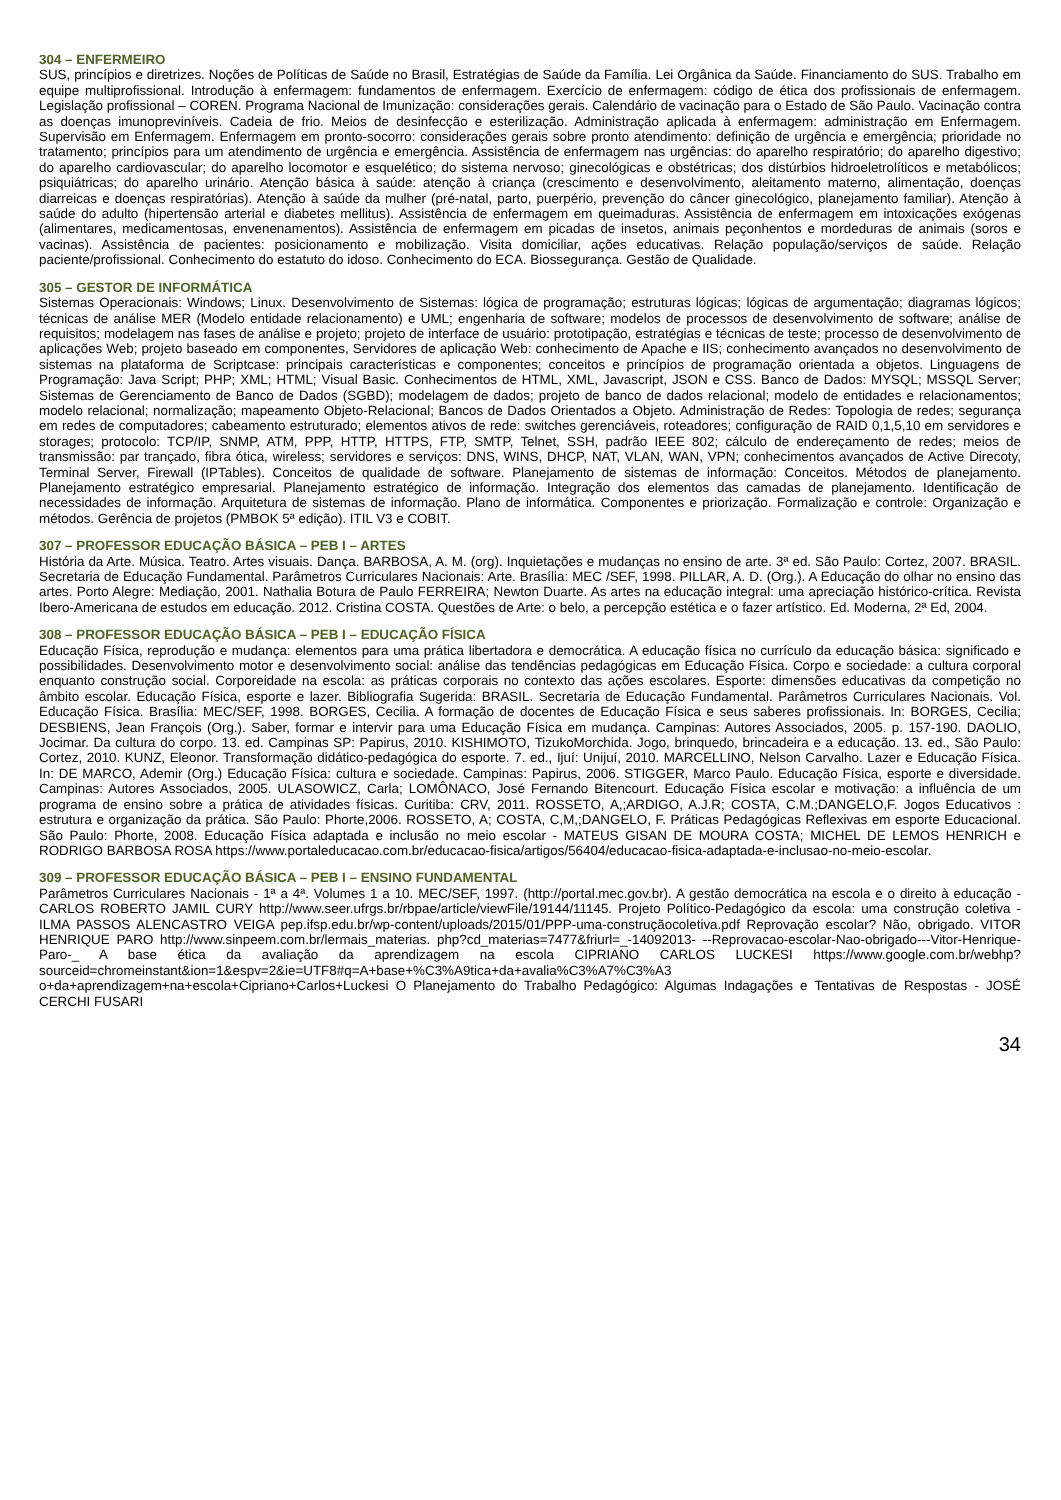304 – ENFERMEIRO
SUS, princípios e diretrizes. Noções de Políticas de Saúde no Brasil, Estratégias de Saúde da Família. Lei Orgânica da Saúde. Financiamento do SUS. Trabalho em equipe multiprofissional. Introdução à enfermagem: fundamentos de enfermagem. Exercício de enfermagem: código de ética dos profissionais de enfermagem. Legislação profissional – COREN. Programa Nacional de Imunização: considerações gerais. Calendário de vacinação para o Estado de São Paulo. Vacinação contra as doenças imunopreviníveis. Cadeia de frio. Meios de desinfecção e esterilização. Administração aplicada à enfermagem: administração em Enfermagem. Supervisão em Enfermagem. Enfermagem em pronto-socorro: considerações gerais sobre pronto atendimento: definição de urgência e emergência; prioridade no tratamento; princípios para um atendimento de urgência e emergência. Assistência de enfermagem nas urgências: do aparelho respiratório; do aparelho digestivo; do aparelho cardiovascular; do aparelho locomotor e esquelético; do sistema nervoso; ginecológicas e obstétricas; dos distúrbios hidroeletrolíticos e metabólicos; psiquiátricas; do aparelho urinário. Atenção básica à saúde: atenção à criança (crescimento e desenvolvimento, aleitamento materno, alimentação, doenças diarreicas e doenças respiratórias). Atenção à saúde da mulher (pré-natal, parto, puerpério, prevenção do câncer ginecológico, planejamento familiar). Atenção à saúde do adulto (hipertensão arterial e diabetes mellitus). Assistência de enfermagem em queimaduras. Assistência de enfermagem em intoxicações exógenas (alimentares, medicamentosas, envenenamentos). Assistência de enfermagem em picadas de insetos, animais peçonhentos e mordeduras de animais (soros e vacinas). Assistência de pacientes: posicionamento e mobilização. Visita domiciliar, ações educativas. Relação população/serviços de saúde. Relação paciente/profissional. Conhecimento do estatuto do idoso. Conhecimento do ECA. Biossegurança. Gestão de Qualidade.
305 – GESTOR DE INFORMÁTICA
Sistemas Operacionais: Windows; Linux. Desenvolvimento de Sistemas: lógica de programação; estruturas lógicas; lógicas de argumentação; diagramas lógicos; técnicas de análise MER (Modelo entidade relacionamento) e UML; engenharia de software; modelos de processos de desenvolvimento de software; análise de requisitos; modelagem nas fases de análise e projeto; projeto de interface de usuário: prototipação, estratégias e técnicas de teste; processo de desenvolvimento de aplicações Web; projeto baseado em componentes, Servidores de aplicação Web: conhecimento de Apache e IIS; conhecimento avançados no desenvolvimento de sistemas na plataforma de Scriptcase: principais características e componentes; conceitos e princípios de programação orientada a objetos. Linguagens de Programação: Java Script; PHP; XML; HTML; Visual Basic. Conhecimentos de HTML, XML, Javascript, JSON e CSS. Banco de Dados: MYSQL; MSSQL Server; Sistemas de Gerenciamento de Banco de Dados (SGBD); modelagem de dados; projeto de banco de dados relacional; modelo de entidades e relacionamentos; modelo relacional; normalização; mapeamento Objeto-Relacional; Bancos de Dados Orientados a Objeto. Administração de Redes: Topologia de redes; segurança em redes de computadores; cabeamento estruturado; elementos ativos de rede: switches gerenciáveis, roteadores; configuração de RAID 0,1,5,10 em servidores e storages; protocolo: TCP/IP, SNMP, ATM, PPP, HTTP, HTTPS, FTP, SMTP, Telnet, SSH, padrão IEEE 802; cálculo de endereçamento de redes; meios de transmissão: par trançado, fibra ótica, wireless; servidores e serviços: DNS, WINS, DHCP, NAT, VLAN, WAN, VPN; conhecimentos avançados de Active Direcoty, Terminal Server, Firewall (IPTables). Conceitos de qualidade de software. Planejamento de sistemas de informação: Conceitos. Métodos de planejamento. Planejamento estratégico empresarial. Planejamento estratégico de informação. Integração dos elementos das camadas de planejamento. Identificação de necessidades de informação. Arquitetura de sistemas de informação. Plano de informática. Componentes e priorização. Formalização e controle: Organização e métodos. Gerência de projetos (PMBOK 5ª edição). ITIL V3 e COBIT.
307 – PROFESSOR EDUCAÇÃO BÁSICA – PEB I – ARTES
História da Arte. Música. Teatro. Artes visuais. Dança. BARBOSA, A. M. (org). Inquietações e mudanças no ensino de arte. 3ª ed. São Paulo: Cortez, 2007. BRASIL. Secretaria de Educação Fundamental. Parâmetros Curriculares Nacionais: Arte. Brasília: MEC /SEF, 1998. PILLAR, A. D. (Org.). A Educação do olhar no ensino das artes. Porto Alegre: Mediação, 2001. Nathalia Botura de Paulo FERREIRA; Newton Duarte. As artes na educação integral: uma apreciação histórico-crítica. Revista Ibero-Americana de estudos em educação. 2012. Cristina COSTA. Questões de Arte: o belo, a percepção estética e o fazer artístico. Ed. Moderna, 2ª Ed, 2004.
308 – PROFESSOR EDUCAÇÃO BÁSICA – PEB I – EDUCAÇÃO FÍSICA
Educação Física, reprodução e mudança: elementos para uma prática libertadora e democrática. A educação física no currículo da educação básica: significado e possibilidades. Desenvolvimento motor e desenvolvimento social: análise das tendências pedagógicas em Educação Física. Corpo e sociedade: a cultura corporal enquanto construção social. Corporeidade na escola: as práticas corporais no contexto das ações escolares. Esporte: dimensões educativas da competição no âmbito escolar. Educação Física, esporte e lazer. Bibliografia Sugerida: BRASIL. Secretaria de Educação Fundamental. Parâmetros Curriculares Nacionais. Vol. Educação Física. Brasília: MEC/SEF, 1998. BORGES, Cecilia. A formação de docentes de Educação Física e seus saberes profissionais. In: BORGES, Cecilia; DESBIENS, Jean François (Org.). Saber, formar e intervir para uma Educação Física em mudança. Campinas: Autores Associados, 2005. p. 157-190. DAOLIO, Jocimar. Da cultura do corpo. 13. ed. Campinas SP: Papirus, 2010. KISHIMOTO, TizukoMorchida. Jogo, brinquedo, brincadeira e a educação. 13. ed., São Paulo: Cortez, 2010. KUNZ, Eleonor. Transformação didático-pedagógica do esporte. 7. ed., Ijuí: Unijuí, 2010. MARCELLINO, Nelson Carvalho. Lazer e Educação Física. In: DE MARCO, Ademir (Org.) Educação Física: cultura e sociedade. Campinas: Papirus, 2006. STIGGER, Marco Paulo. Educação Física, esporte e diversidade. Campinas: Autores Associados, 2005. ULASOWICZ, Carla; LOMÔNACO, José Fernando Bitencourt. Educação Física escolar e motivação: a influência de um programa de ensino sobre a prática de atividades físicas. Curitiba: CRV, 2011. ROSSETO, A,;ARDIGO, A.J.R; COSTA, C.M.;DANGELO,F. Jogos Educativos : estrutura e organização da prática. São Paulo: Phorte,2006. ROSSETO, A; COSTA, C,M,;DANGELO, F. Práticas Pedagógicas Reflexivas em esporte Educacional. São Paulo: Phorte, 2008. Educação Física adaptada e inclusão no meio escolar - MATEUS GISAN DE MOURA COSTA; MICHEL DE LEMOS HENRICH e RODRIGO BARBOSA ROSA https://www.portaleducacao.com.br/educacao-fisica/artigos/56404/educacao-fisica-adaptada-e-inclusao-no-meio-escolar.
309 – PROFESSOR EDUCAÇÃO BÁSICA – PEB I – ENSINO FUNDAMENTAL
Parâmetros Curriculares Nacionais - 1ª a 4ª. Volumes 1 a 10. MEC/SEF, 1997. (http://portal.mec.gov.br). A gestão democrática na escola e o direito à educação - CARLOS ROBERTO JAMIL CURY http://www.seer.ufrgs.br/rbpae/article/viewFile/19144/11145. Projeto Político-Pedagógico da escola: uma construção coletiva - ILMA PASSOS ALENCASTRO VEIGA pep.ifsp.edu.br/wp-content/uploads/2015/01/PPP-uma-construçãocoletiva.pdf Reprovação escolar? Não, obrigado. VITOR HENRIQUE PARO http://www.sinpeem.com.br/lermais_materias. php?cd_materias=7477&friurl=_-14092013- --Reprovacao-escolar-Nao-obrigado---Vitor-Henrique-Paro-_ A base ética da avaliação da aprendizagem na escola CIPRIANO CARLOS LUCKESI https://www.google.com.br/webhp?sourceid=chromeinstant&ion=1&espv=2&ie=UTF8#q=A+base+%C3%A9tica+da+avalia%C3%A7%C3%A3 o+da+aprendizagem+na+escola+Cipriano+Carlos+Luckesi O Planejamento do Trabalho Pedagógico: Algumas Indagações e Tentativas de Respostas - JOSÉ CERCHI FUSARI
34